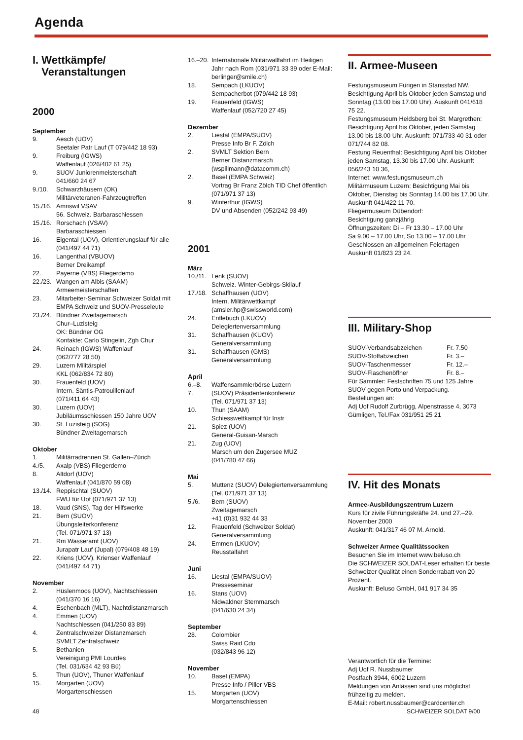Agenda
I. Wettkämpfe/
Veranstaltungen
2000
September
9. Aesch (UOV)
Seetaler Patr Lauf (T 079/442 18 93)
9. Freiburg (IGWS)
Waffenlauf (026/402 61 25)
9. SUOV Juniorenmeisterschaft
041/660 24 67
9./10. Schwarzhäusern (OK)
Militärveteranen-Fahrzeugtreffen
15./16. Amriswil VSAV
56. Schweiz. Barbaraschiessen
15./16. Rorschach (VSAV)
Barbaraschiessen
16. Eigental (UOV), Orientierungslauf für alle (041/497 44 71)
16. Langenthal (VBUOV)
Berner Dreikampf
22. Payerne (VBS) Fliegerdemo
22./23. Wangen am Albis (SAAM)
Armeemeisterschaften
23. Mitarbeiter-Seminar Schweizer Soldat mit EMPA Schweiz und SUOV-Presseleute
23./24. Bündner Zweitagemarsch
Chur–Luzisteig
OK: Bündner OG
Kontakte: Carlo Stingelin, Zgh Chur
24. Reinach (IGWS) Waffenlauf
(062/777 28 50)
29. Luzern Militärspiel
KKL (062/834 72 80)
30. Frauenfeld (UOV)
Intern. Säntis-Patrouillenlauf
(071/411 64 43)
30. Luzern (UOV)
Jubiläumsschiessen 150 Jahre UOV
30. St. Luzisteig (SOG)
Bündner Zweitagemarsch
Oktober
1. Militärradrennen St. Gallen–Zürich
4./5. Axalp (VBS) Fliegerdemo
8. Altdorf (UOV)
Waffenlauf (041/870 59 08)
13./14. Reppischtal (SUOV)
FWU für Uof (071/971 37 13)
18. Vaud (SNS), Tag der Hilfswerke
21. Bern (SUOV)
Übungsleiterkonferenz
(Tel. 071/971 37 13)
21. Rm Wasseramt (UOV)
Jurapatr Lauf (Jupal) (079/408 48 19)
22. Kriens (UOV), Krienser Waffenlauf
(041/497 44 71)
November
2. Hüslenmoos (UOV), Nachtschiessen
(041/370 16 16)
4. Eschenbach (MLT), Nachtdistanzmarsch
4. Emmen (UOV)
Nachtschiessen (041/250 83 89)
4. Zentralschweizer Distanzmarsch
SVMLT Zentralschweiz
5. Bethanien
Vereinigung PMI Lourdes
(Tel. 031/634 42 93 Bü)
5. Thun (UOV), Thuner Waffenlauf
15. Morgarten (UOV)
Morgartenschiessen
16.–20. Internationale Militärwallfahrt im Heiligen Jahr nach Rom (031/971 33 39 oder E-Mail: berlinger@smile.ch)
18. Sempach (LKUOV)
Sempacherbot (079/442 18 93)
19. Frauenfeld (IGWS)
Waffenlauf (052/720 27 45)
Dezember
2. Liestal (EMPA/SUOV)
Presse Info Br F. Zölch
2. SVMLT Sektion Bern
Berner Distanzmarsch
(wspillmann@datacomm.ch)
2. Basel (EMPA Schweiz)
Vortrag Br Franz Zölch TID Chef öffentlich (071/971 37 13)
9. Winterthur (IGWS)
DV und Absenden (052/242 93 49)
2001
März
10./11. Lenk (SUOV)
Schweiz. Winter-Gebirgs-Skilauf
17./18. Schaffhausen (UOV)
Intern. Militärwettkampf
(amsler.hp@swissworld.com)
24. Entlebuch (LKUOV)
Delegiertenversammlung
31. Schaffhausen (KUOV)
Generalversammlung
31. Schaffhausen (GMS)
Generalversammlung
April
6.–8. Waffensammlerbörse Luzern
7. (SUOV) Präsidentenkonferenz
(Tel. 071/971 37 13)
10. Thun (SAAM)
Schiesswettkampf für Instr
21. Spiez (UOV)
General-Guisan-Marsch
21. Zug (UOV)
Marsch um den Zugersee MUZ
(041/780 47 66)
Mai
5. Muttenz (SUOV) Delegiertenversammlung (Tel. 071/971 37 13)
5./6. Bern (SUOV)
Zweitagemarsch
+41 (0)31 932 44 33
12. Frauenfeld (Schweizer Soldat)
Generalversammlung
24. Emmen (LKUOV)
Reusstalfahrt
Juni
16. Liestal (EMPA/SUOV)
Presseseminar
16. Stans (UOV)
Nidwaldner Sternmarsch
(041/630 24 34)
September
28. Colombier
Swiss Raid Cdo
(032/843 96 12)
November
10. Basel (EMPA)
Presse Info / Piller VBS
15. Morgarten (UOV)
Morgartenschiessen
II. Armee-Museen
Festungsmuseum Fürigen in Stansstad NW. Besichtigung April bis Oktober jeden Samstag und Sonntag (13.00 bis 17.00 Uhr). Auskunft 041/618 75 22.
Festungsmuseum Heldsberg bei St. Margrethen: Besichtigung April bis Oktober, jeden Samstag 13.00 bis 18.00 Uhr. Auskunft: 071/733 40 31 oder 071/744 82 08.
Festung Reuenthal: Besichtigung April bis Oktober jeden Samstag, 13.30 bis 17.00 Uhr. Auskunft 056/243 10 36,
Internet: www.festungsmuseum.ch
Militärmuseum Luzern: Besichtigung Mai bis Oktober, Dienstag bis Sonntag 14.00 bis 17.00 Uhr. Auskunft 041/422 11 70.
Fliegermuseum Dübendorf:
Besichtigung ganzjährig
Öffnungszeiten: Di – Fr 13.30 – 17.00 Uhr
Sa 9.00 – 17.00 Uhr, So 13.00 – 17.00 Uhr
Geschlossen an allgemeinen Feiertagen
Auskunft 01/823 23 24.
III. Military-Shop
SUOV-Verbandsabzeichen Fr. 7.50
SUOV-Stoffabzeichen Fr. 3.–
SUOV-Taschenmesser Fr. 12.–
SUOV-Flaschenöffner Fr. 8.–
Für Sammler: Festschriften 75 und 125 Jahre SUOV gegen Porto und Verpackung.
Bestellungen an:
Adj Uof Rudolf Zurbrügg, Alpenstrasse 4, 3073 Gümligen, Tel./Fax 031/951 25 21
IV. Hit des Monats
Armee-Ausbildungszentrum Luzern
Kurs für zivile Führungskräfte 24. und 27.–29. November 2000
Auskunft: 041/317 46 07 M. Arnold.
Schweizer Armee Qualitätssocken
Besuchen Sie im Internet www.beluso.ch
Die SCHWEIZER SOLDAT-Leser erhalten für beste Schweizer Qualität einen Sonderrabatt von 20 Prozent.
Auskunft: Beluso GmbH, 041 917 34 35
Verantwortlich für die Termine:
Adj Uof R. Nussbaumer
Postfach 3944, 6002 Luzern
Meldungen von Anlässen sind uns möglichst frühzeitig zu melden.
E-Mail: robert.nussbaumer@cardcenter.ch
48 SCHWEIZER SOLDAT 9/00